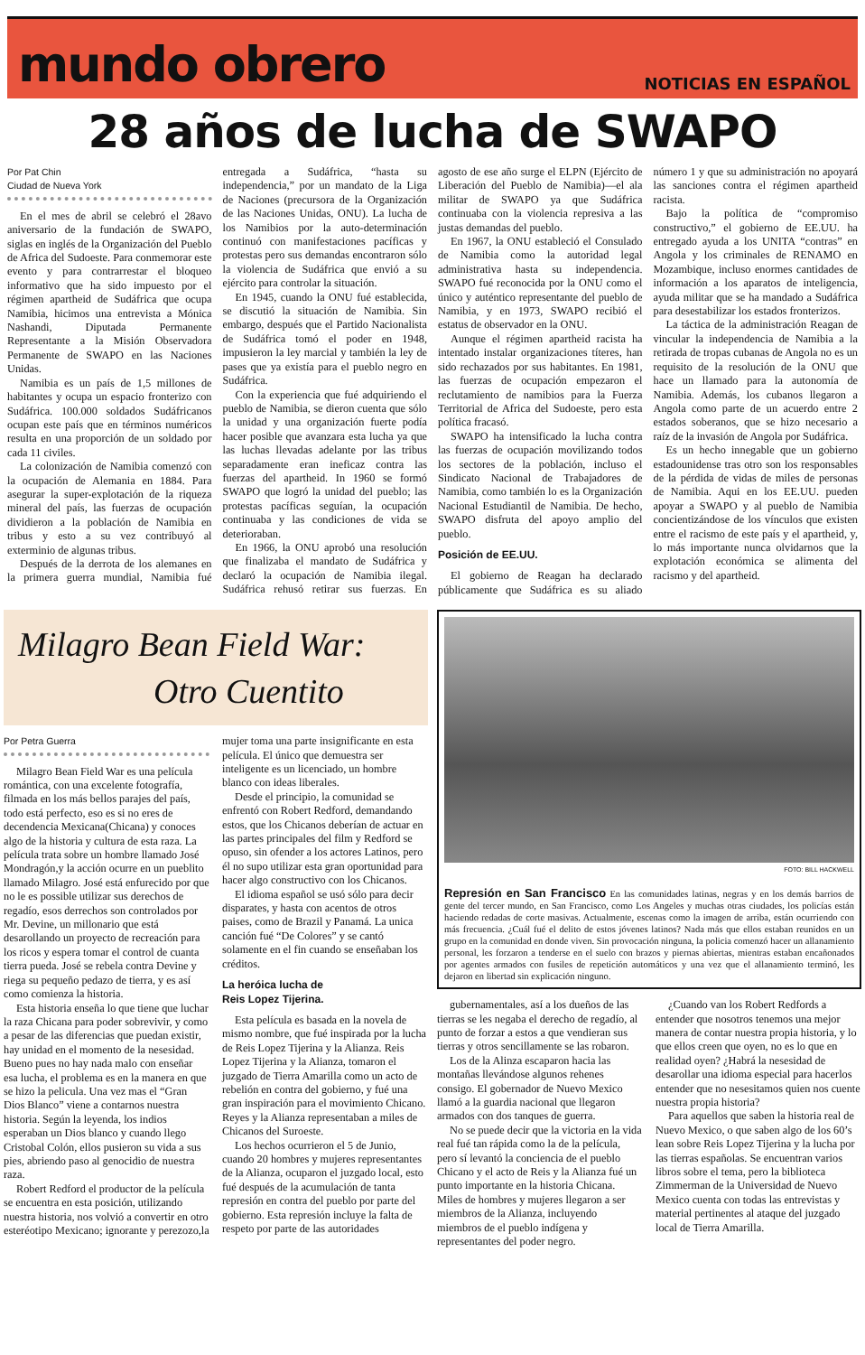mundo obrero NOTICIAS EN ESPAÑOL
28 años de lucha de SWAPO
Por Pat Chin
Ciudad de Nueva York
En el mes de abril se celebró el 28avo aniversario de la fundación de SWAPO, siglas en inglés de la Organización del Pueblo de Africa del Sudoeste. Para conmemorar este evento y para contrarrestar el bloqueo informativo que ha sido impuesto por el régimen apartheid de Sudáfrica que ocupa Namibia, hicimos una entrevista a Mónica Nashandi, Diputada Permanente Representante a la Misión Observadora Permanente de SWAPO en las Naciones Unidas.
Namibia es un país de 1,5 millones de habitantes y ocupa un espacio fronterizo con Sudáfrica. 100.000 soldados Sudáfricanos ocupan este país que en términos numéricos resulta en una proporción de un soldado por cada 11 civiles.
La colonización de Namibia comenzó con la ocupación de Alemania en 1884. Para asegurar la super-explotación de la riqueza mineral del país, las fuerzas de ocupación dividieron a la población de Namibia en tribus y esto a su vez contribuyó al exterminio de algunas tribus.
Después de la derrota de los alemanes en la primera guerra mundial, Namibia fué entregada a Sudáfrica, “hasta su independencia,” por un mandato de la Liga de Naciones (precursora de la Organización de las Naciones Unidas, ONU). La lucha de los Namibios por la auto-determinación continuó con manifestaciones pacíficas y protestas pero sus demandas encontraron sólo la violencia de Sudáfrica que envió a su ejército para controlar la situación.
En 1945, cuando la ONU fué establecida, se discutió la situación de Namibia. Sin embargo, después que el Partido Nacionalista de Sudáfrica tomó el poder en 1948, impusieron la ley marcial y también la ley de pases que ya existía para el pueblo negro en Sudáfrica.
Con la experiencia que fué adquiriendo el pueblo de Namibia, se dieron cuenta que sólo la unidad y una organización fuerte podía hacer posible que avanzara esta lucha ya que las luchas llevadas adelante por las tribus separadamente eran ineficaz contra las fuerzas del apartheid. In 1960 se formó SWAPO que logró la unidad del pueblo; las protestas pacíficas seguían, la ocupación continuaba y las condiciones de vida se deterioraban.
En 1966, la ONU aprobó una resolución que finalizaba el mandato de Sudáfrica y declaró la ocupación de Namibia ilegal. Sudáfrica rehusó retirar sus fuerzas. En agosto de ese año surge el ELPN (Ejército de Liberación del Pueblo de Namibia)—el ala militar de SWAPO ya que Sudáfrica continuaba con la violencia represiva a las justas demandas del pueblo.
En 1967, la ONU estableció el Consulado de Namibia como la autoridad legal administrativa hasta su independencia. SWAPO fué reconocida por la ONU como el único y auténtico representante del pueblo de Namibia, y en 1973, SWAPO recibió el estatus de observador en la ONU.
Aunque el régimen apartheid racista ha intentado instalar organizaciones títeres, han sido rechazados por sus habitantes. En 1981, las fuerzas de ocupación empezaron el reclutamiento de namibios para la Fuerza Territorial de Africa del Sudoeste, pero esta política fracasó.
SWAPO ha intensificado la lucha contra las fuerzas de ocupación movilizando todos los sectores de la población, incluso el Sindicato Nacional de Trabajadores de Namibia, como también lo es la Organización Nacional Estudiantil de Namibia. De hecho, SWAPO disfruta del apoyo amplio del pueblo.
Posición de EE.UU.
El gobierno de Reagan ha declarado públicamente que Sudáfrica es su aliado número 1 y que su administración no apoyará las sanciones contra el régimen apartheid racista.
Bajo la política de “compromiso constructivo,” el gobierno de EE.UU. ha entregado ayuda a los UNITA “contras” en Angola y los criminales de RENAMO en Mozambique, incluso enormes cantidades de información a los aparatos de inteligencia, ayuda militar que se ha mandado a Sudáfrica para desestabilizar los estados fronterizos.
La táctica de la administración Reagan de vincular la independencia de Namibia a la retirada de tropas cubanas de Angola no es un requisito de la resolución de la ONU que hace un llamado para la autonomía de Namibia. Además, los cubanos llegaron a Angola como parte de un acuerdo entre 2 estados soberanos, que se hizo necesario a raíz de la invasión de Angola por Sudáfrica.
Es un hecho innegable que un gobierno estadounidense tras otro son los responsables de la pérdida de vidas de miles de personas de Namibia. Aqui en los EE.UU. pueden apoyar a SWAPO y al pueblo de Namibia concientizándose de los vínculos que existen entre el racismo de este país y el apartheid, y, lo más importante nunca olvidarnos que la explotación económica se alimenta del racismo y del apartheid.
Milagro Bean Field War:
Otro Cuentito
Por Petra Guerra
Milagro Bean Field War es una película romántica, con una excelente fotografía, filmada en los más bellos parajes del país, todo está perfecto, eso es si no eres de decendencia Mexicana(Chicana) y conoces algo de la historia y cultura de esta raza. La película trata sobre un hombre llamado José Mondragón,y la acción ocurre en un pueblito llamado Milagro. José está enfurecido por que no le es possible utilizar sus derechos de regadío, esos derrechos son controlados por Mr. Devine, un millonario que está desarollando un proyecto de recreación para los ricos y espera tomar el control de cuanta tierra pueda. José se rebela contra Devine y riega su pequeño pedazo de tierra, y es así como comienza la historia.
Esta historia enseña lo que tiene que luchar la raza Chicana para poder sobrevivir, y como a pesar de las diferencias que puedan existir, hay unidad en el momento de la nesesidad. Bueno pues no hay nada malo con enseñar esa lucha, el problema es en la manera en que se hizo la pelicula. Una vez mas el “Gran Dios Blanco” viene a contarnos nuestra historia. Según la leyenda, los indios esperaban un Dios blanco y cuando llego Cristobal Colón, ellos pusieron su vida a sus pies, abriendo paso al genocidio de nuestra raza.
Robert Redford el productor de la película se encuentra en esta posición, utilizando nuestra historia, nos volvió a convertir en otro esteréotipo Mexicano; ignorante y perezozo,la mujer toma una parte insignificante en esta película. El único que demuestra ser inteligente es un licenciado, un hombre blanco con ideas liberales.
Desde el principio, la comunidad se enfrentó con Robert Redford, demandando estos, que los Chicanos deberían de actuar en las partes principales del film y Redford se opuso, sin ofender a los actores Latinos, pero él no supo utilizar esta gran oportunidad para hacer algo constructivo con los Chicanos.
El idioma español se usó sólo para decir disparates, y hasta con acentos de otros paises, como de Brazil y Panamá. La unica canción fué “De Colores” y se cantó solamente en el fin cuando se enseñaban los créditos.
La heróica lucha de
Reis Lopez Tijerina.
Esta película es basada en la novela de mismo nombre, que fué inspirada por la lucha de Reis Lopez Tijerina y la Alianza. Reis Lopez Tijerina y la Alianza, tomaron el juzgado de Tierra Amarilla como un acto de rebelión en contra del gobierno, y fué una gran inspiración para el movimiento Chicano. Reyes y la Alianza representaban a miles de Chicanos del Suroeste.
Los hechos ocurrieron el 5 de Junio, cuando 20 hombres y mujeres representantes de la Alianza, ocuparon el juzgado local, esto fué después de la acumulación de tanta represión en contra del pueblo por parte del gobierno. Esta represión incluye la falta de respeto por parte de las autoridades
FOTO: BILL HACKWELL
Represión en San Francisco En las comunidades latinas, negras y en los demás barrios de gente del tercer mundo, en San Francisco, como Los Angeles y muchas otras ciudades, los policías están haciendo redadas de corte masivas. Actualmente, escenas como la imagen de arriba, están ocurriendo con más frecuencia. ¿Cuál fué el delito de estos jóvenes latinos? Nada más que ellos estaban reunidos en un grupo en la comunidad en donde viven. Sin provocación ninguna, la policia comenzó hacer un allanamiento personal, les forzaron a tenderse en el suelo con brazos y piernas abiertas, mientras estaban encañonados por agentes armados con fusiles de repetición automáticos y una vez que el allanamiento terminó, les dejaron en libertad sin explicación ninguno.
gubernamentales, así a los dueños de las tierras se les negaba el derecho de regadío, al punto de forzar a estos a que vendieran sus tierras y otros sencillamente se las robaron.
Los de la Alinza escaparon hacia las montañas llevándose algunos rehenes consigo. El gobernador de Nuevo Mexico llamó a la guardia nacional que llegaron armados con dos tanques de guerra.
No se puede decir que la victoria en la vida real fué tan rápida como la de la película, pero sí levantó la conciencia de el pueblo Chicano y el acto de Reis y la Alianza fué un punto importante en la historia Chicana. Miles de hombres y mujeres llegaron a ser miembros de la Alianza, incluyendo miembros de el pueblo indígena y representantes del poder negro.
¿Cuando van los Robert Redfords a entender que nosotros tenemos una mejor manera de contar nuestra propia historia, y lo que ellos creen que oyen, no es lo que en realidad oyen? ¿Habrá la nesesidad de desarollar una idioma especial para hacerlos entender que no nesesitamos quien nos cuente nuestra propia historia?
Para aquellos que saben la historia real de Nuevo Mexico, o que saben algo de los 60’s lean sobre Reis Lopez Tijerina y la lucha por las tierras españolas. Se encuentran varios libros sobre el tema, pero la biblioteca Zimmerman de la Universidad de Nuevo Mexico cuenta con todas las entrevistas y material pertinentes al ataque del juzgado local de Tierra Amarilla.